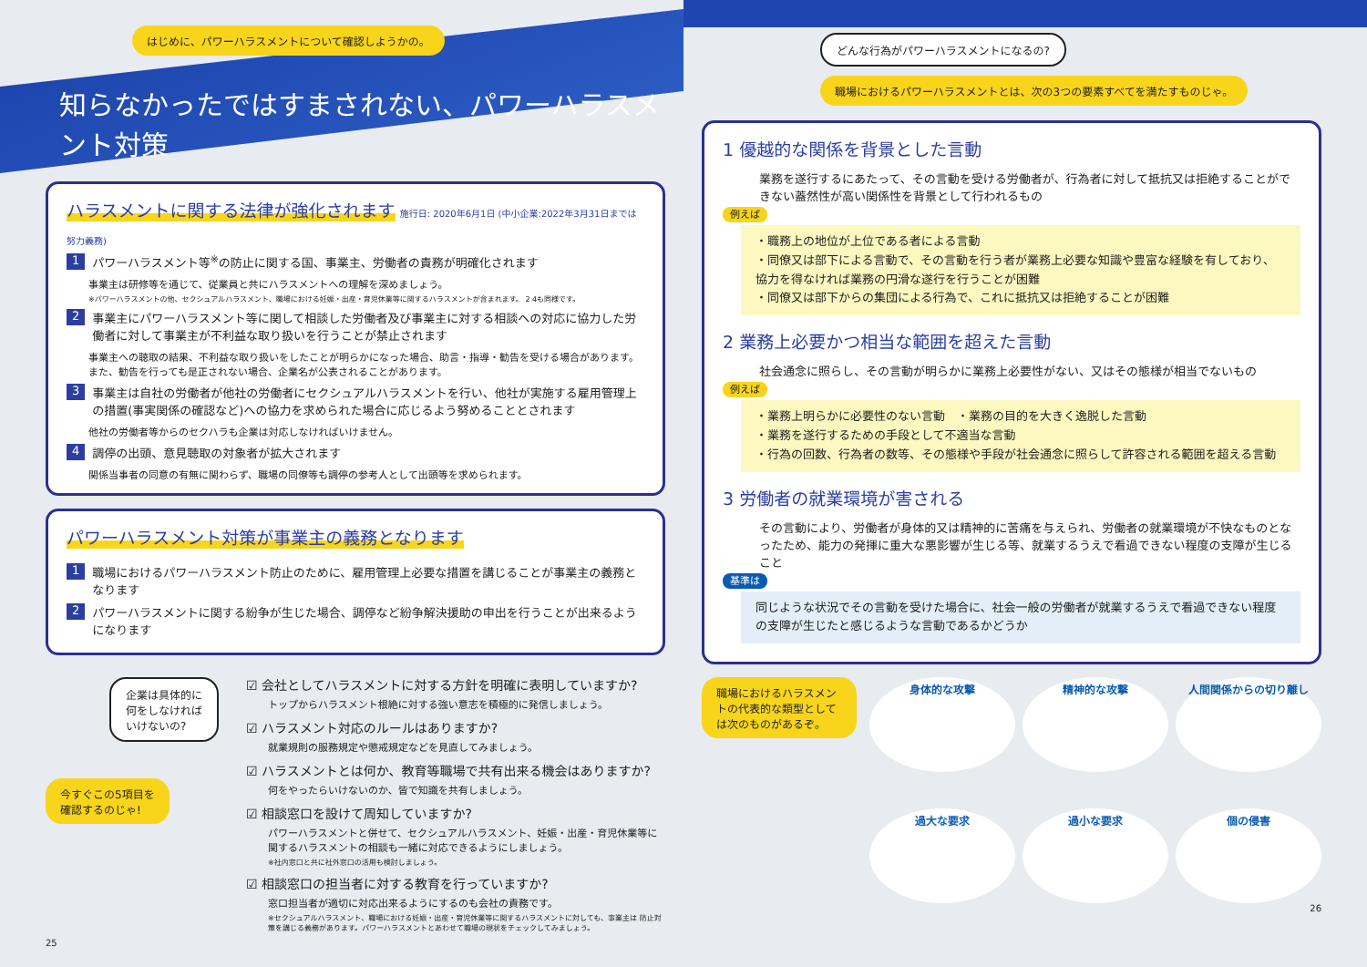はじめに、パワーハラスメントについて確認しようかの。
知らなかったではすまされない、パワーハラスメント対策
ハラスメントに関する法律が強化されます
施行日: 2020年6月1日 (中小企業:2022年3月31日までは努力義務)
1 パワーハラスメント等<sup>※</sup>の防止に関する国、事業主、労働者の責務が明確化されます
事業主は研修等を通じて、従業員と共にハラスメントへの理解を深めましょう。
※パワーハラスメントの他、セクシュアルハラスメント、職場における妊娠・出産・育児休業等に関するハラスメントが含まれます。 2 4も同様です。
2 事業主にパワーハラスメント等に関して相談した労働者及び事業主に対する相談への対応に協力した労働者に対して事業主が不利益な取り扱いを行うことが禁止されます
事業主への聴取の結果、不利益な取り扱いをしたことが明らかになった場合、助言・指導・勧告を受ける場合があります。また、勧告を行っても是正されない場合、企業名が公表されることがあります。
3 事業主は自社の労働者が他社の労働者にセクシュアルハラスメントを行い、他社が実施する雇用管理上の措置(事実関係の確認など)への協力を求められた場合に応じるよう努めることとされます
他社の労働者等からのセクハラも企業は対応しなければいけません。
4 調停の出頭、意見聴取の対象者が拡大されます
関係当事者の同意の有無に関わらず、職場の同僚等も調停の参考人として出頭等を求められます。
パワーハラスメント対策が事業主の義務となります
1 職場におけるパワーハラスメント防止のために、雇用管理上必要な措置を講じることが事業主の義務となります
2 パワーハラスメントに関する紛争が生じた場合、調停など紛争解決援助の申出を行うことが出来るようになります
企業は具体的に
何をしなければ
いけないの?
今すぐこの5項目を
確認するのじゃ!
☑ 会社としてハラスメントに対する方針を明確に表明していますか?
トップからハラスメント根絶に対する強い意志を積極的に発信しましょう。
☑ ハラスメント対応のルールはありますか?
就業規則の服務規定や懲戒規定などを見直してみましょう。
☑ ハラスメントとは何か、教育等職場で共有出来る機会はありますか?
何をやったらいけないのか、皆で知識を共有しましょう。
☑ 相談窓口を設けて周知していますか?
パワーハラスメントと併せて、セクシュアルハラスメント、妊娠・出産・育児休業等に関するハラスメントの相談も一緒に対応できるようにしましょう。
※社内窓口と共に社外窓口の活用も検討しましょう。
☑ 相談窓口の担当者に対する教育を行っていますか?
窓口担当者が適切に対応出来るようにするのも会社の責務です。
※セクシュアルハラスメント、職場における妊娠・出産・育児休業等に関するハラスメントに対しても、事業主は 防止対策を講じる義務があります。パワーハラスメントとあわせて職場の現状をチェックしてみましょう。
25
どんな行為がパワーハラスメントになるの?
職場におけるパワーハラスメントとは、次の3つの要素すべてを満たすものじゃ。
1 優越的な関係を背景とした言動
業務を遂行するにあたって、その言動を受ける労働者が、行為者に対して抵抗又は拒絶することができない蓋然性が高い関係性を背景として行われるもの
例えば
・職務上の地位が上位である者による言動
・同僚又は部下による言動で、その言動を行う者が業務上必要な知識や豊富な経験を有しており、協力を得なければ業務の円滑な遂行を行うことが困難
・同僚又は部下からの集団による行為で、これに抵抗又は拒絶することが困難
2 業務上必要かつ相当な範囲を超えた言動
社会通念に照らし、その言動が明らかに業務上必要性がない、又はその態様が相当でないもの
例えば
・業務上明らかに必要性のない言動　・業務の目的を大きく逸脱した言動
・業務を遂行するための手段として不適当な言動
・行為の回数、行為者の数等、その態様や手段が社会通念に照らして許容される範囲を超える言動
3 労働者の就業環境が害される
その言動により、労働者が身体的又は精神的に苦痛を与えられ、労働者の就業環境が不快なものとなったため、能力の発揮に重大な悪影響が生じる等、就業するうえで看過できない程度の支障が生じること
基準は
同じような状況でその言動を受けた場合に、社会一般の労働者が就業するうえで看過できない程度の支障が生じたと感じるような言動であるかどうか
職場におけるハラスメントの代表的な類型としては次のものがあるぞ。
身体的な攻撃
精神的な攻撃
人間関係からの切り離し
過大な要求
過小な要求
個の侵害
26